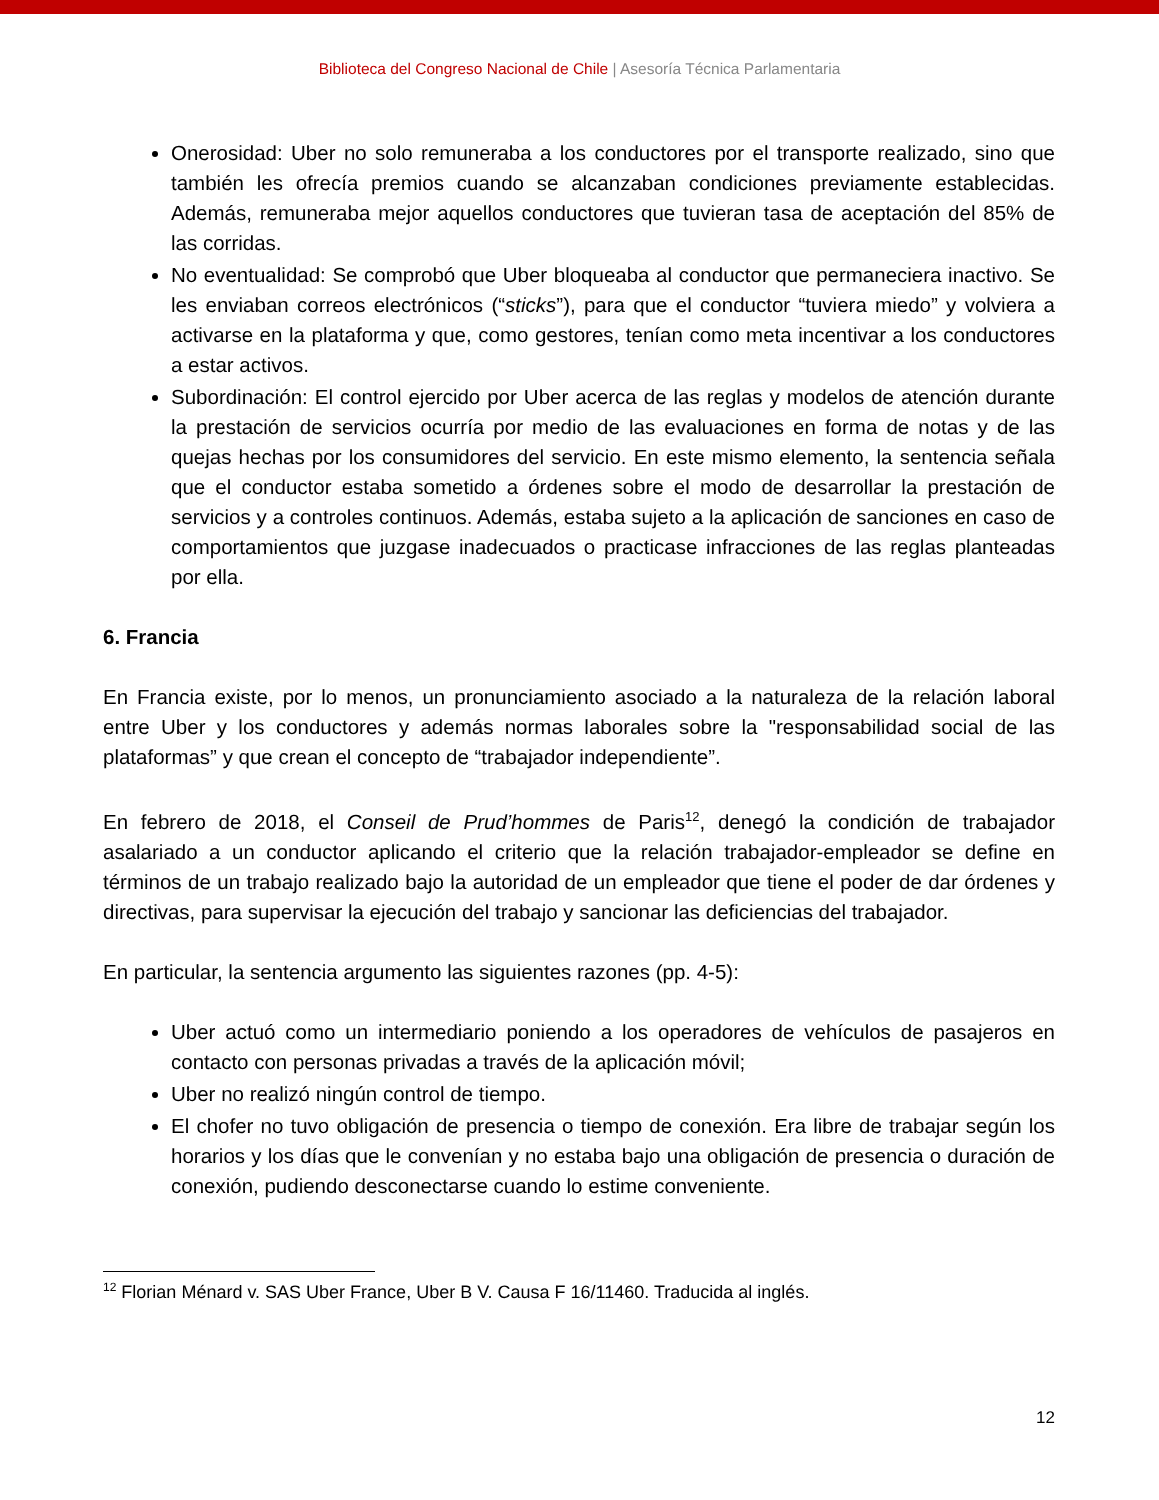Biblioteca del Congreso Nacional de Chile | Asesoría Técnica Parlamentaria
Onerosidad: Uber no solo remuneraba a los conductores por el transporte realizado, sino que también les ofrecía premios cuando se alcanzaban condiciones previamente establecidas. Además, remuneraba mejor aquellos conductores que tuvieran tasa de aceptación del 85% de las corridas.
No eventualidad: Se comprobó que Uber bloqueaba al conductor que permaneciera inactivo. Se les enviaban correos electrónicos (“sticks”), para que el conductor “tuviera miedo” y volviera a activarse en la plataforma y que, como gestores, tenían como meta incentivar a los conductores a estar activos.
Subordinación: El control ejercido por Uber acerca de las reglas y modelos de atención durante la prestación de servicios ocurría por medio de las evaluaciones en forma de notas y de las quejas hechas por los consumidores del servicio. En este mismo elemento, la sentencia señala que el conductor estaba sometido a órdenes sobre el modo de desarrollar la prestación de servicios y a controles continuos. Además, estaba sujeto a la aplicación de sanciones en caso de comportamientos que juzgase inadecuados o practicase infracciones de las reglas planteadas por ella.
6. Francia
En Francia existe, por lo menos, un pronunciamiento asociado a la naturaleza de la relación laboral entre Uber y los conductores y además normas laborales sobre la "responsabilidad social de las plataformas” y que crean el concepto de “trabajador independiente”.
En febrero de 2018, el Conseil de Prud’hommes de Paris<sup>12</sup>, denegó la condición de trabajador asalariado a un conductor aplicando el criterio que la relación trabajador-empleador se define en términos de un trabajo realizado bajo la autoridad de un empleador que tiene el poder de dar órdenes y directivas, para supervisar la ejecución del trabajo y sancionar las deficiencias del trabajador.
En particular, la sentencia argumento las siguientes razones (pp. 4-5):
Uber actuó como un intermediario poniendo a los operadores de vehículos de pasajeros en contacto con personas privadas a través de la aplicación móvil;
Uber no realizó ningún control de tiempo.
El chofer no tuvo obligación de presencia o tiempo de conexión. Era libre de trabajar según los horarios y los días que le convenían y no estaba bajo una obligación de presencia o duración de conexión, pudiendo desconectarse cuando lo estime conveniente.
<sup>12</sup> Florian Ménard v. SAS Uber France, Uber B V. Causa F 16/11460. Traducida al inglés.
12